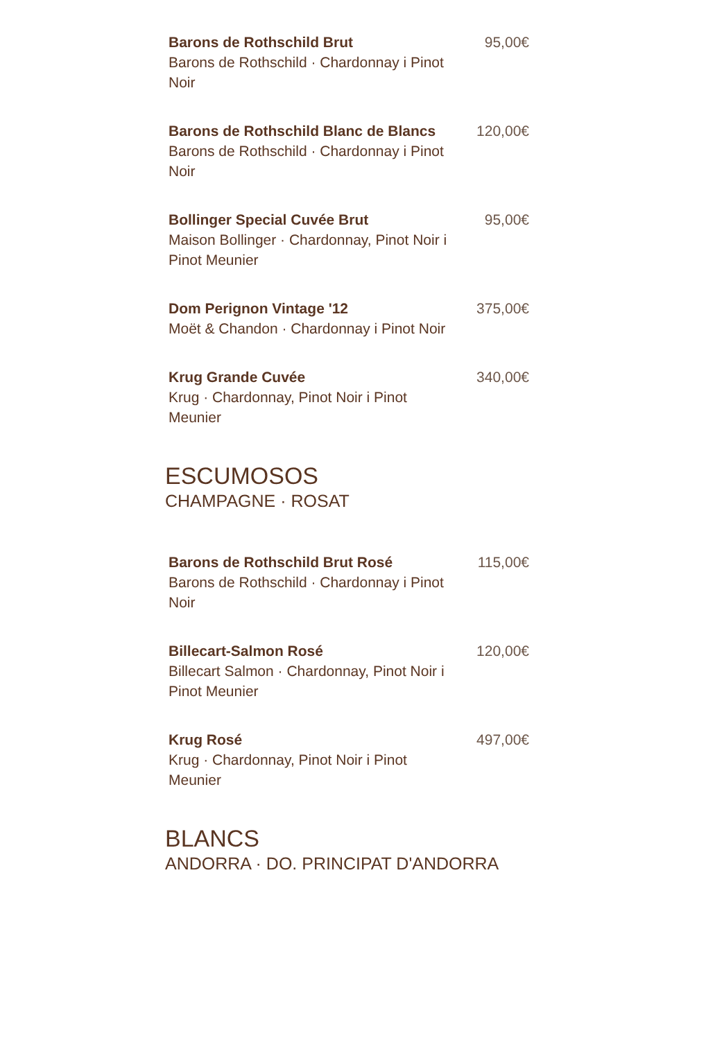Barons de Rothschild Brut
Barons de Rothschild · Chardonnay i Pinot Noir
95,00€
Barons de Rothschild Blanc de Blancs
Barons de Rothschild · Chardonnay i Pinot Noir
120,00€
Bollinger Special Cuvée Brut
Maison Bollinger · Chardonnay, Pinot Noir i Pinot Meunier
95,00€
Dom Perignon Vintage '12
Moët & Chandon · Chardonnay i Pinot Noir
375,00€
Krug Grande Cuvée
Krug · Chardonnay, Pinot Noir i Pinot Meunier
340,00€
ESCUMOSOS
CHAMPAGNE · ROSAT
Barons de Rothschild Brut Rosé
Barons de Rothschild · Chardonnay i Pinot Noir
115,00€
Billecart-Salmon Rosé
Billecart Salmon · Chardonnay, Pinot Noir i Pinot Meunier
120,00€
Krug Rosé
Krug · Chardonnay, Pinot Noir i Pinot Meunier
497,00€
BLANCS
ANDORRA · DO. PRINCIPAT D'ANDORRA